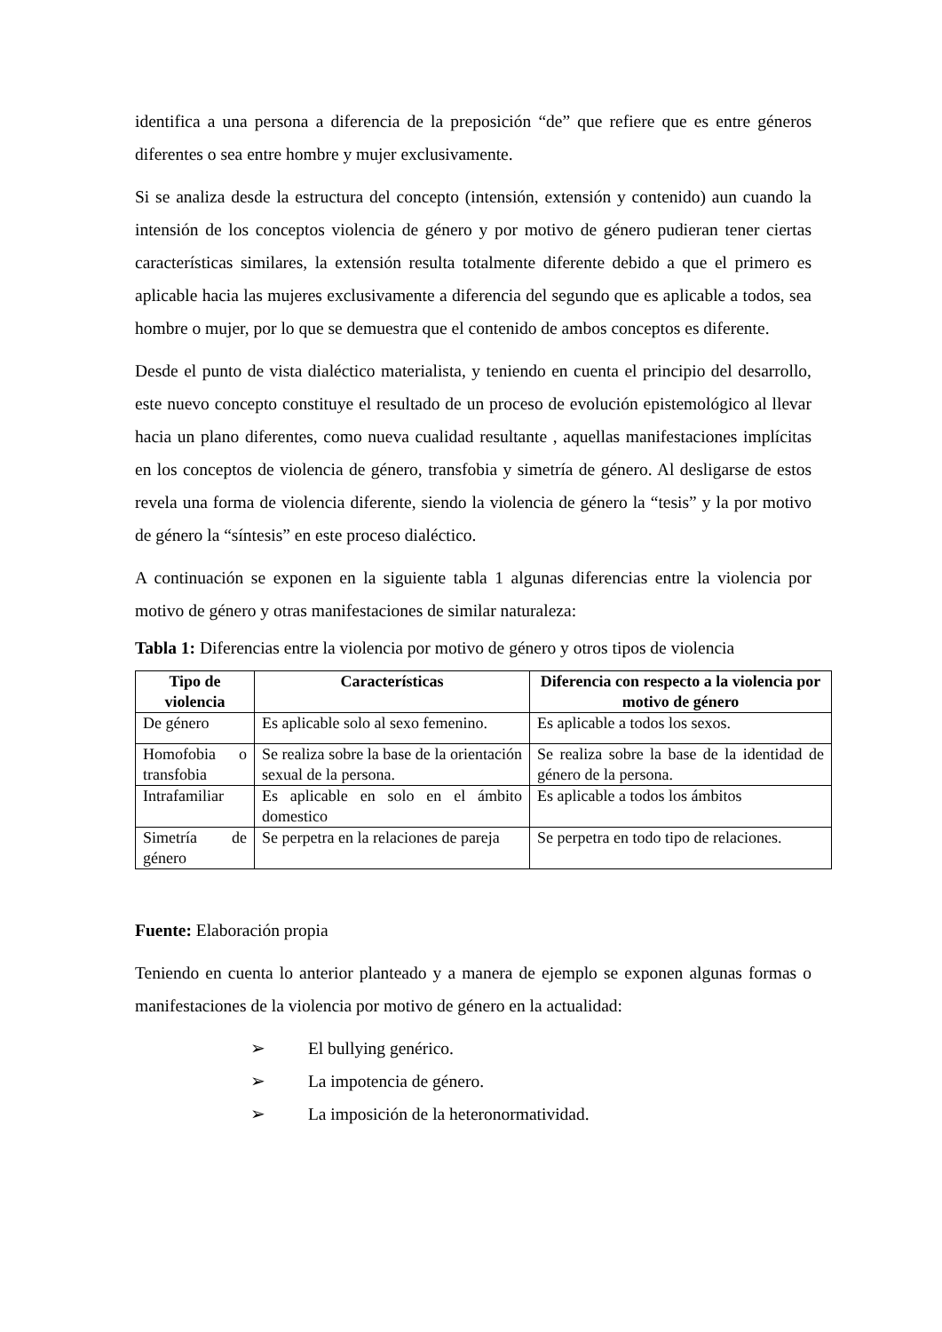identifica a una persona a diferencia de la preposición “de” que refiere que es entre géneros diferentes o sea entre hombre y mujer exclusivamente.
Si se analiza desde la estructura del concepto (intensión, extensión y contenido) aun cuando la intensión de los conceptos violencia de género y por motivo de género pudieran tener ciertas características similares, la extensión resulta totalmente diferente debido a que el primero es aplicable hacia las mujeres exclusivamente a diferencia del segundo que es aplicable a todos, sea hombre o mujer, por lo que se demuestra que el contenido de ambos conceptos es diferente.
Desde el punto de vista dialéctico materialista, y teniendo en cuenta el principio del desarrollo, este nuevo concepto constituye el resultado de un proceso de evolución epistemológico al llevar hacia un plano diferentes, como nueva cualidad resultante , aquellas manifestaciones implícitas en los conceptos de violencia de género, transfobia y simetría de género. Al desligarse de estos revela una forma de violencia diferente, siendo la violencia de género la “tesis” y la por motivo de género la “síntesis” en este proceso dialéctico.
A continuación se exponen en la siguiente tabla 1 algunas diferencias entre la violencia por motivo de género y otras manifestaciones de similar naturaleza:
Tabla 1: Diferencias entre la violencia por motivo de género y otros tipos de violencia
| Tipo de violencia | Características | Diferencia con respecto a la violencia por motivo de género |
| --- | --- | --- |
| De género | Es aplicable solo al sexo femenino. | Es aplicable a todos los sexos. |
| Homofobia o transfobia | Se realiza sobre la base de la orientación sexual de la persona. | Se realiza sobre la base de la identidad de género de la persona. |
| Intrafamiliar | Es aplicable en solo en el ámbito domestico | Es aplicable a todos los ámbitos |
| Simetría de género | Se perpetra en la relaciones de pareja | Se perpetra en todo tipo de relaciones. |
Fuente: Elaboración propia
Teniendo en cuenta lo anterior planteado y a manera de ejemplo se exponen algunas formas o manifestaciones de la violencia por motivo de género en la actualidad:
➢ El bullying genérico.
➢ La impotencia de género.
➢ La imposición de la heteronormatividad.